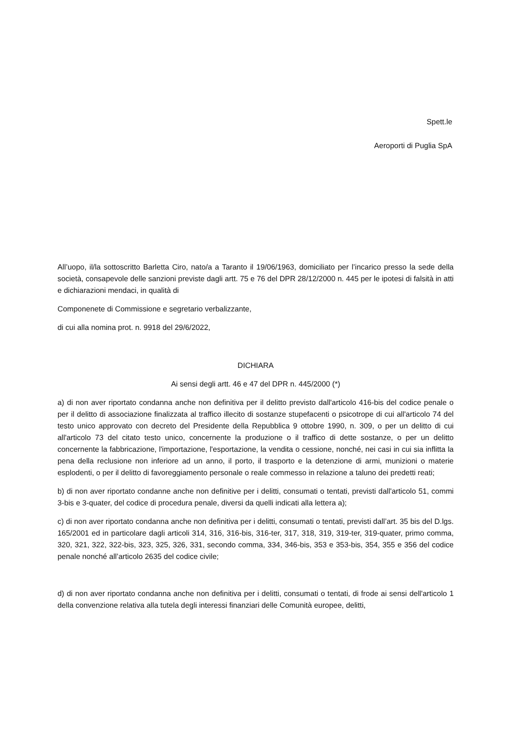Spett.le
Aeroporti di Puglia SpA
All’uopo, il/la sottoscritto Barletta Ciro, nato/a a Taranto il 19/06/1963, domiciliato per l’incarico presso la sede della società, consapevole delle sanzioni previste dagli artt. 75 e 76 del DPR 28/12/2000 n. 445 per le ipotesi di falsità in atti e dichiarazioni mendaci, in qualità di
Componenete di Commissione e segretario verbalizzante,
di cui alla nomina prot. n. 9918 del 29/6/2022,
DICHIARA
Ai sensi degli artt. 46 e 47 del DPR n. 445/2000 (*)
a) di non aver riportato condanna anche non definitiva per il delitto previsto dall'articolo 416-bis del codice penale o per il delitto di associazione finalizzata al traffico illecito di sostanze stupefacenti o psicotrope di cui all'articolo 74 del testo unico approvato con decreto del Presidente della Repubblica 9 ottobre 1990, n. 309, o per un delitto di cui all'articolo 73 del citato testo unico, concernente la produzione o il traffico di dette sostanze, o per un delitto concernente la fabbricazione, l'importazione, l'esportazione, la vendita o cessione, nonché, nei casi in cui sia inflitta la pena della reclusione non inferiore ad un anno, il porto, il trasporto e la detenzione di armi, munizioni o materie esplodenti, o per il delitto di favoreggiamento personale o reale commesso in relazione a taluno dei predetti reati;
b) di non aver riportato condanne anche non definitive per i delitti, consumati o tentati, previsti dall'articolo 51, commi 3-bis e 3-quater, del codice di procedura penale, diversi da quelli indicati alla lettera a);
c) di non aver riportato condanna anche non definitiva per i delitti, consumati o tentati, previsti dall’art. 35 bis del D.lgs. 165/2001 ed in particolare dagli articoli 314, 316, 316-bis, 316-ter, 317, 318, 319, 319-ter, 319-quater, primo comma, 320, 321, 322, 322-bis, 323, 325, 326, 331, secondo comma, 334, 346-bis, 353 e 353-bis, 354, 355 e 356 del codice penale nonché all’articolo 2635 del codice civile;
d) di non aver riportato condanna anche non definitiva per i delitti, consumati o tentati, di frode ai sensi dell'articolo 1 della convenzione relativa alla tutela degli interessi finanziari delle Comunità europee, delitti,